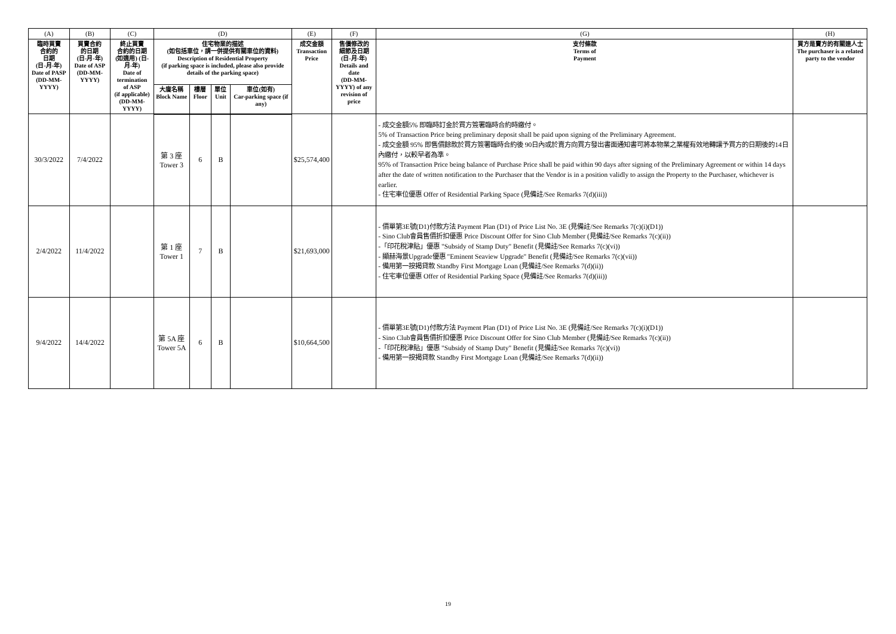| (A) | (B) | (C) | (D) | | | | (E) | (F) | (G) | (H) |
| --- | --- | --- | --- | --- | --- | --- | --- | --- | --- | --- |
| 臨時買賣 合約的 日期 (日-月-年) Date of PASP (DD-MM-YYYY) | 買賣合約 的日期 (日-月-年) Date of ASP (DD-MM-YYYY) | 終止買賣 合約的日期 (如適用) (日-月-年) Date of termination of ASP (if applicable) (DD-MM-YYYY) | 住宅物業的描述 (如包括車位，請一併提供有關車位的資料) Description of Residential Property (if parking space is included, please also provide details of the parking space) | | | | 成交金額 Transaction Price | 售價修改的 細節及日期 (日-月-年) Details and date (DD-MM-YYYY) of any revision of price | 支付條款 Terms of Payment | 買方是賣方的有關連人士 The purchaser is a related party to the vendor |
| | | | 大廈名稱 Block Name | 樓層 Floor | 單位 Unit | 車位(如有) Car-parking space (if any) | | | | |
| 30/3/2022 | 7/4/2022 | | 第 3 座 Tower 3 | 6 | B | | $25,574,400 | | - 成交金額5% 即臨時訂金於買方簽署臨時合約時繳付。 5% of Transaction Price being preliminary deposit shall be paid upon signing of the Preliminary Agreement. - 成交金額 95% 即售價餘款於買方簽署臨時合約後 90日內或於賣方向買方發出書面通知書可將本物業之業權有效地轉讓予買方的日期後的14日內繳付，以較早者為準。 95% of Transaction Price being balance of Purchase Price shall be paid within 90 days after signing of the Preliminary Agreement or within 14 days after the date of written notification to the Purchaser that the Vendor is in a position validly to assign the Property to the Purchaser, whichever is earlier. - 住宅車位優惠 Offer of Residential Parking Space (見備註/See Remarks 7(d)(iii)) | |
| 2/4/2022 | 11/4/2022 | | 第 1 座 Tower 1 | 7 | B | | $21,693,000 | | - 價單第3E號(D1)付款方法 Payment Plan (D1) of Price List No. 3E (見備註/See Remarks 7(c)(i)(D1)) - Sino Club會員售價折扣優惠 Price Discount Offer for Sino Club Member (見備註/See Remarks 7(c)(ii)) -「印花稅津貼」優惠 "Subsidy of Stamp Duty" Benefit (見備註/See Remarks 7(c)(vi)) - 顯赫海景Upgrade優惠 "Eminent Seaview Upgrade" Benefit (見備註/See Remarks 7(c)(vii)) - 備用第一按揭貸款 Standby First Mortgage Loan (見備註/See Remarks 7(d)(ii)) - 住宅車位優惠 Offer of Residential Parking Space (見備註/See Remarks 7(d)(iii)) | |
| 9/4/2022 | 14/4/2022 | | 第 5A 座 Tower 5A | 6 | B | | $10,664,500 | | - 價單第3E號(D1)付款方法 Payment Plan (D1) of Price List No. 3E (見備註/See Remarks 7(c)(i)(D1)) - Sino Club會員售價折扣優惠 Price Discount Offer for Sino Club Member (見備註/See Remarks 7(c)(ii)) -「印花稅津貼」優惠 "Subsidy of Stamp Duty" Benefit (見備註/See Remarks 7(c)(vi)) - 備用第一按揭貸款 Standby First Mortgage Loan (見備註/See Remarks 7(d)(ii)) | |
19